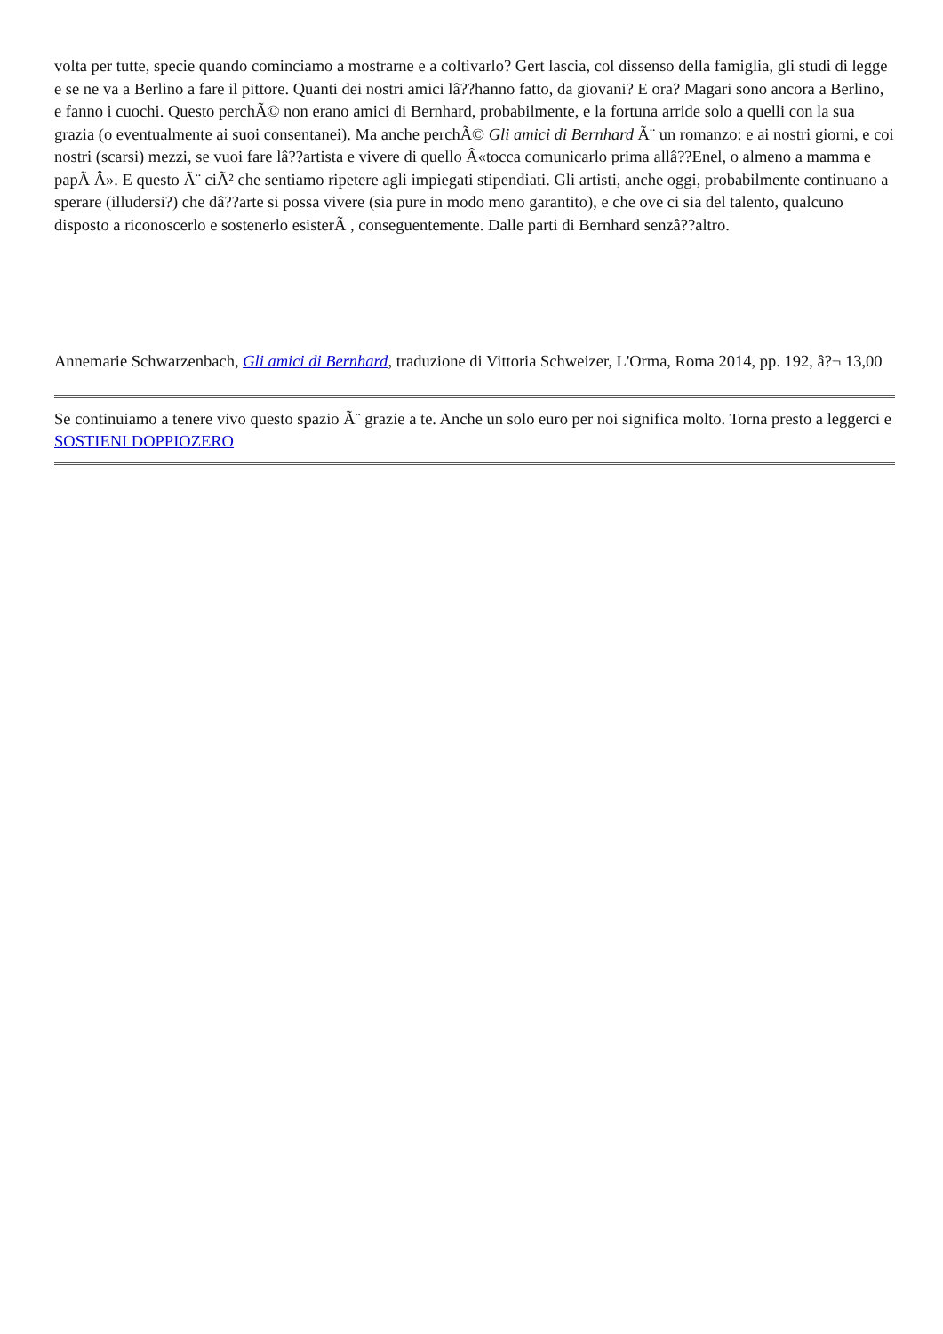volta per tutte, specie quando cominciamo a mostrarne e a coltivarlo? Gert lascia, col dissenso della famiglia, gli studi di legge e se ne va a Berlino a fare il pittore. Quanti dei nostri amici lâ??hanno fatto, da giovani? E ora? Magari sono ancora a Berlino, e fanno i cuochi. Questo perchÃ© non erano amici di Bernhard, probabilmente, e la fortuna arride solo a quelli con la sua grazia (o eventualmente ai suoi consentanei). Ma anche perchÃ© Gli amici di Bernhard Ã¨ un romanzo: e ai nostri giorni, e coi nostri (scarsi) mezzi, se vuoi fare lâ??artista e vivere di quello Â«tocca comunicarlo prima allâ??Enel, o almeno a mamma e papÃ Â». E questo Ã¨ ciÃ² che sentiamo ripetere agli impiegati stipendiati. Gli artisti, anche oggi, probabilmente continuano a sperare (illudersi?) che dâ??arte si possa vivere (sia pure in modo meno garantito), e che ove ci sia del talento, qualcuno disposto a riconoscerlo e sostenerlo esisterÃ , conseguentemente. Dalle parti di Bernhard senzâ??altro.
Annemarie Schwarzenbach, Gli amici di Bernhard, traduzione di Vittoria Schweizer, L'Orma, Roma 2014, pp. 192, â?¬ 13,00
Se continuiamo a tenere vivo questo spazio Ã¨ grazie a te. Anche un solo euro per noi significa molto. Torna presto a leggerci e SOSTIENI DOPPIOZERO